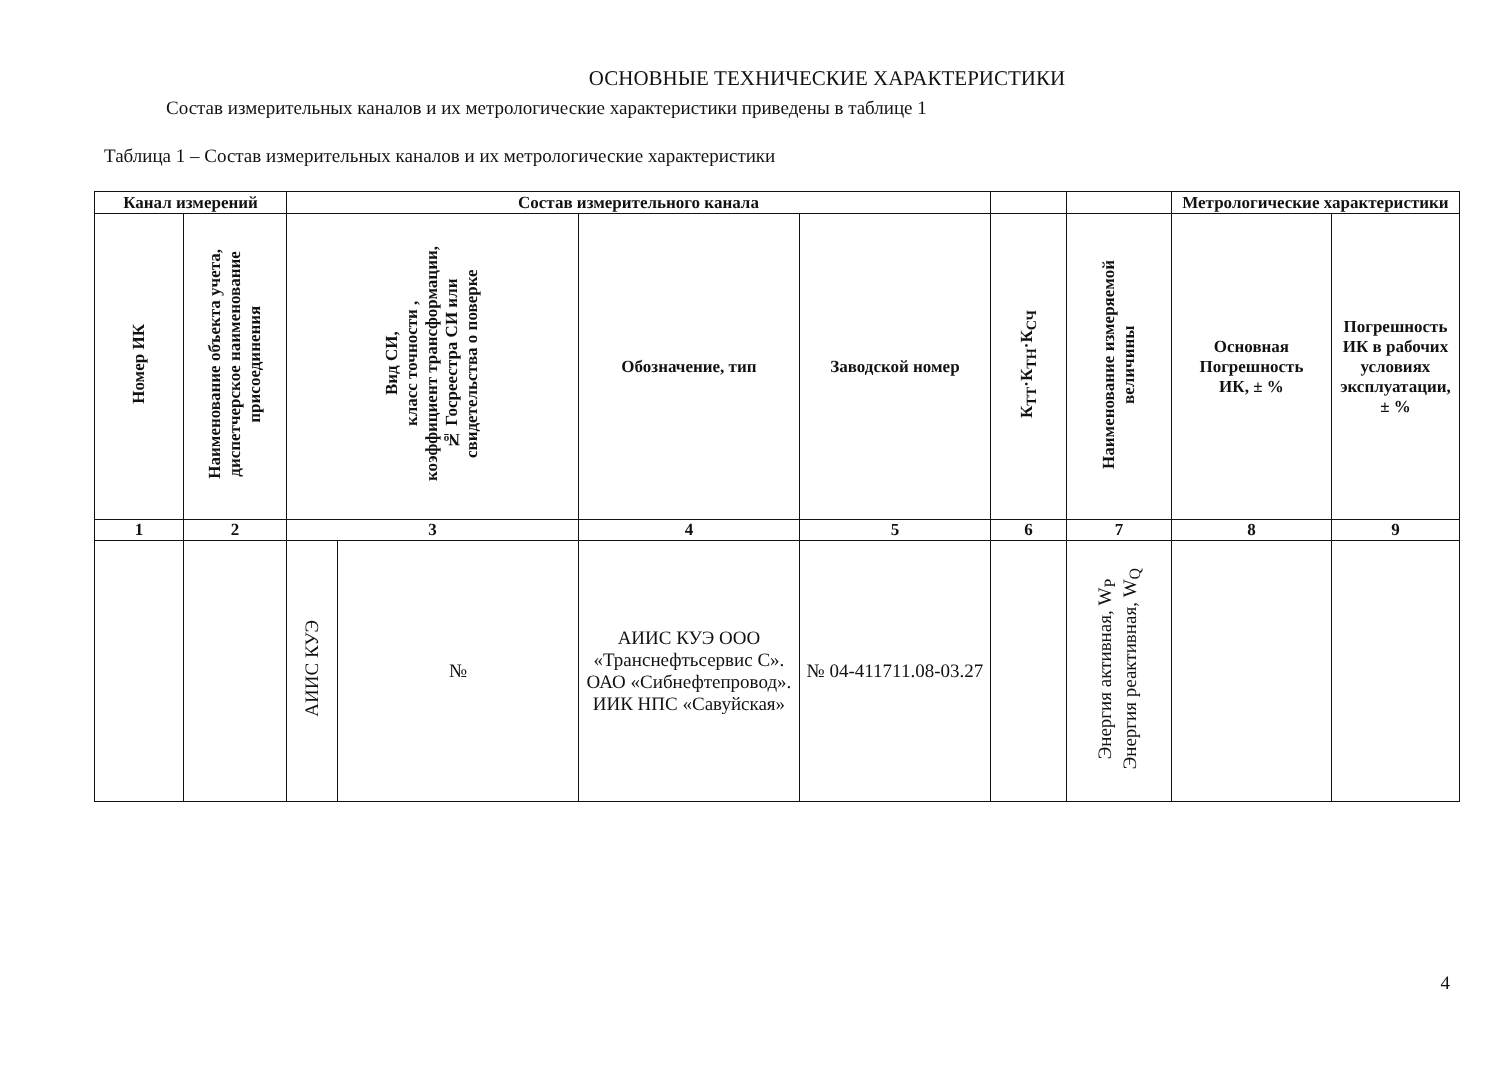ОСНОВНЫЕ ТЕХНИЧЕСКИЕ ХАРАКТЕРИСТИКИ
Состав измерительных каналов и их метрологические характеристики приведены в таблице 1
Таблица 1 – Состав измерительных каналов и их метрологические характеристики
| Канал измерений | | Состав измерительного канала | | | | | | Метрологические характеристики | |
| --- | --- | --- | --- | --- | --- | --- | --- | --- | --- |
| Номер ИК | Наименование объекта учета, диспетчерское наименование присоединения | Вид СИ, класс точности , коэффициент трансформации, № Госреестра СИ или свидетельства о поверке | | Обозначение, тип | Заводской номер | К<sub>ТТ</sub>·К<sub>ТН</sub>·К<sub>СЧ</sub> | Наименование измеряемой величины | Основная Погрешность ИК, ± % | Погрешность ИК в рабочих условиях эксплуатации, ± % |
| 1 | 2 | 3 | | 4 | 5 | 6 | 7 | 8 | 9 |
| | | АИИС КУЭ | № | АИИС КУЭ ООО «Транснефтьсервис С». ОАО «Сибнефтепровод». ИИК НПС «Савуйская» | № 04-411711.08-03.27 | | Энергия активная, W<sub>P</sub> Энергия реактивная, W<sub>Q</sub> | | |
4